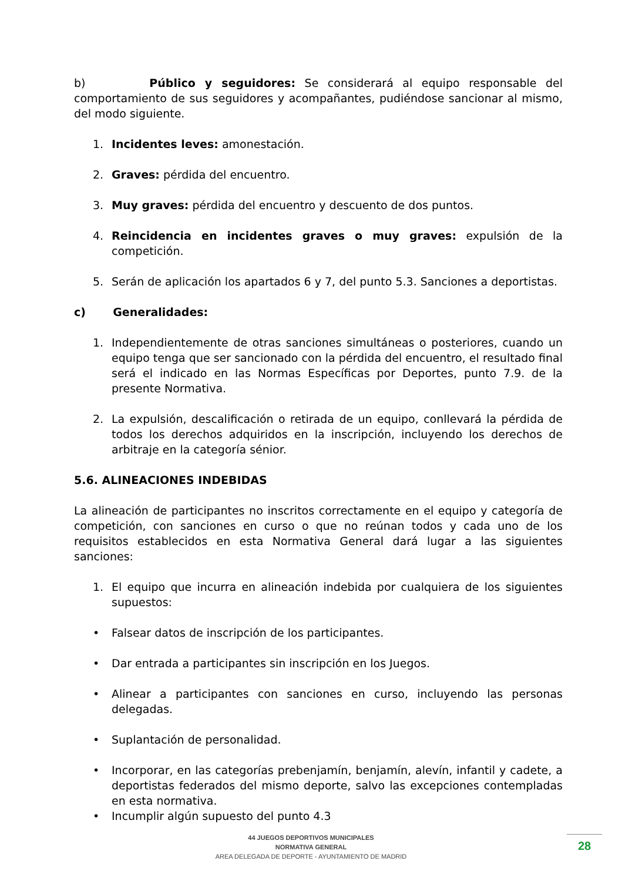b) Público y seguidores: Se considerará al equipo responsable del comportamiento de sus seguidores y acompañantes, pudiéndose sancionar al mismo, del modo siguiente.
1. Incidentes leves: amonestación.
2. Graves: pérdida del encuentro.
3. Muy graves: pérdida del encuentro y descuento de dos puntos.
4. Reincidencia en incidentes graves o muy graves: expulsión de la competición.
5. Serán de aplicación los apartados 6 y 7, del punto 5.3. Sanciones a deportistas.
c) Generalidades:
1. Independientemente de otras sanciones simultáneas o posteriores, cuando un equipo tenga que ser sancionado con la pérdida del encuentro, el resultado final será el indicado en las Normas Específicas por Deportes, punto 7.9. de la presente Normativa.
2. La expulsión, descalificación o retirada de un equipo, conllevará la pérdida de todos los derechos adquiridos en la inscripción, incluyendo los derechos de arbitraje en la categoría sénior.
5.6. ALINEACIONES INDEBIDAS
La alineación de participantes no inscritos correctamente en el equipo y categoría de competición, con sanciones en curso o que no reúnan todos y cada uno de los requisitos establecidos en esta Normativa General dará lugar a las siguientes sanciones:
1. El equipo que incurra en alineación indebida por cualquiera de los siguientes supuestos:
• Falsear datos de inscripción de los participantes.
• Dar entrada a participantes sin inscripción en los Juegos.
• Alinear a participantes con sanciones en curso, incluyendo las personas delegadas.
• Suplantación de personalidad.
• Incorporar, en las categorías prebenjamín, benjamín, alevín, infantil y cadete, a deportistas federados del mismo deporte, salvo las excepciones contempladas en esta normativa.
• Incumplir algún supuesto del punto 4.3
44 JUEGOS DEPORTIVOS MUNICIPALES
NORMATIVA GENERAL
AREA DELEGADA DE DEPORTE - AYUNTAMIENTO DE MADRID
28